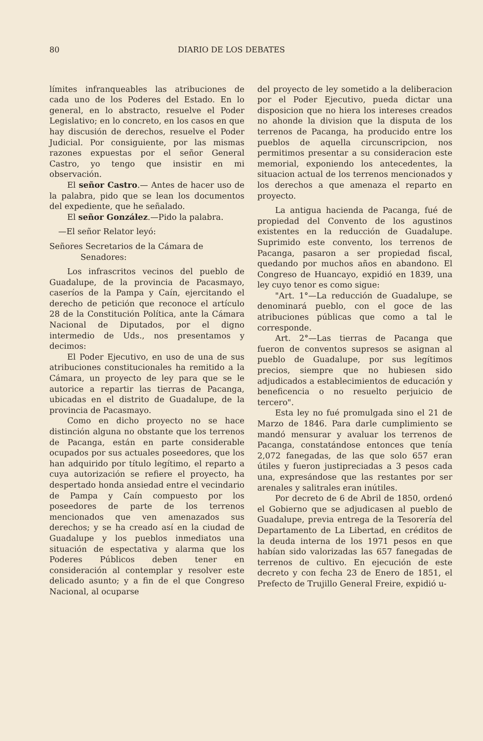80 DIARIO DE LOS DEBATES
límites infranqueables las atribuciones de cada uno de los Poderes del Estado. En lo general, en lo abstracto, resuelve el Poder Legislativo; en lo concreto, en los casos en que hay discusión de derechos, resuelve el Poder Judicial. Por consiguiente, por las mismas razones expuestas por el señor General Castro, yo tengo que insistir en mi observación.
El señor Castro.— Antes de hacer uso de la palabra, pido que se lean los documentos del expediente, que he señalado.
El señor González.—Pido la palabra.
—El señor Relator leyó:
Señores Secretarios de la Cámara de
Senadores:
Los infrascritos vecinos del pueblo de Guadalupe, de la provincia de Pacasmayo, caseríos de la Pampa y Caín, ejercitando el derecho de petición que reconoce el artículo 28 de la Constitución Política, ante la Cámara Nacional de Diputados, por el digno intermedio de Uds., nos presentamos y decimos:
El Poder Ejecutivo, en uso de una de sus atribuciones constitucionales ha remitido a la Cámara, un proyecto de ley para que se le autorice a repartir las tierras de Pacanga, ubicadas en el distrito de Guadalupe, de la provincia de Pacasmayo.
Como en dicho proyecto no se hace distinción alguna no obstante que los terrenos de Pacanga, están en parte considerable ocupados por sus actuales poseedores, que los han adquirido por título legítimo, el reparto a cuya autorización se refiere el proyecto, ha despertado honda ansiedad entre el vecindario de Pampa y Caín compuesto por los poseedores de parte de los terrenos mencionados que ven amenazados sus derechos; y se ha creado así en la ciudad de Guadalupe y los pueblos inmediatos una situación de espectativa y alarma que los Poderes Públicos deben tener en consideración al contemplar y resolver este delicado asunto; y a fin de el que Congreso Nacional, al ocuparse
del proyecto de ley sometido a la deliberacion por el Poder Ejecutivo, pueda dictar una disposicion que no hiera los intereses creados no ahonde la division que la disputa de los terrenos de Pacanga, ha producido entre los pueblos de aquella circunscripcion, nos permitimos presentar a su consideracion este memorial, exponiendo los antecedentes, la situacion actual de los terrenos mencionados y los derechos a que amenaza el reparto en proyecto.
La antigua hacienda de Pacanga, fué de propiedad del Convento de los agustinos existentes en la reducción de Guadalupe. Suprimido este convento, los terrenos de Pacanga, pasaron a ser propiedad fiscal, quedando por muchos años en abandono. El Congreso de Huancayo, expidió en 1839, una ley cuyo tenor es como sigue:
"Art. 1°—La reducción de Guadalupe, se denominará pueblo, con el goce de las atribuciones públicas que como a tal le corresponde.
Art. 2°—Las tierras de Pacanga que fueron de conventos supresos se asignan al pueblo de Guadalupe, por sus legítimos precios, siempre que no hubiesen sido adjudicados a estableci­mientos de educación y beneficencia o no resuelto perjuicio de tercero".
Esta ley no fué promulgada sino el 21 de Marzo de 1846. Para darle cumplimiento se mandó mensurar y avaluar los terrenos de Pacanga, constatándose entonces que tenía 2,072 fanegadas, de las que solo 657 eran útiles y fueron justipreciadas a 3 pesos cada una, expresándose que las restantes por ser arenales y salitrales eran inútiles.
Por decreto de 6 de Abril de 1850, ordenó el Gobierno que se adjudicasen al pueblo de Guadalupe, previa entrega de la Tesorería del Departamento de La Libertad, en créditos de la deuda interna de los 1971 pesos en que habían sido valorizadas las 657 fanegadas de terrenos de cultivo. En ejecución de este decreto y con fecha 23 de Enero de 1851, el Prefecto de Trujillo General Freire, expidió u-